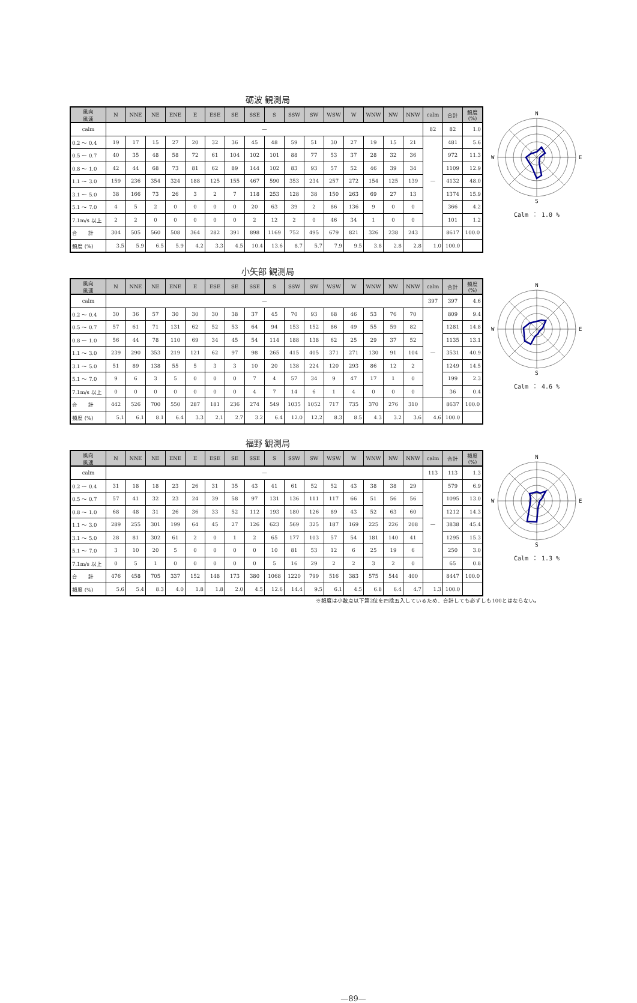砺波 観測局
| 風向 風速 | N | NNE | NE | ENE | E | ESE | SE | SSE | S | SSW | SW | WSW | W | WNW | NW | NNW | calm | 合計 | 頻度 (%) |
| --- | --- | --- | --- | --- | --- | --- | --- | --- | --- | --- | --- | --- | --- | --- | --- | --- | --- | --- | --- |
| calm | — | | | | | | | | | | | | | | | | 82 | 82 | 1.0 |
| 0.2 ～ 0.4 | 19 | 17 | 15 | 27 | 20 | 32 | 36 | 45 | 48 | 59 | 51 | 30 | 27 | 19 | 15 | 21 | — | 481 | 5.6 |
| 0.5 ～ 0.7 | 40 | 35 | 48 | 58 | 72 | 61 | 104 | 102 | 101 | 88 | 77 | 53 | 37 | 28 | 32 | 36 | | 972 | 11.3 |
| 0.8 ～ 1.0 | 42 | 44 | 68 | 73 | 81 | 62 | 89 | 144 | 102 | 83 | 93 | 57 | 52 | 46 | 39 | 34 | | 1109 | 12.9 |
| 1.1 ～ 3.0 | 159 | 236 | 354 | 324 | 188 | 125 | 155 | 467 | 590 | 353 | 234 | 257 | 272 | 154 | 125 | 139 | | 4132 | 48.0 |
| 3.1 ～ 5.0 | 38 | 166 | 73 | 26 | 3 | 2 | 7 | 118 | 253 | 128 | 38 | 150 | 263 | 69 | 27 | 13 | | 1374 | 15.9 |
| 5.1 ～ 7.0 | 4 | 5 | 2 | 0 | 0 | 0 | 0 | 20 | 63 | 39 | 2 | 86 | 136 | 9 | 0 | 0 | | 366 | 4.2 |
| 7.1m/s 以上 | 2 | 2 | 0 | 0 | 0 | 0 | 0 | 2 | 12 | 2 | 0 | 46 | 34 | 1 | 0 | 0 | | 101 | 1.2 |
| 合 計 | 304 | 505 | 560 | 508 | 364 | 282 | 391 | 898 | 1169 | 752 | 495 | 679 | 821 | 326 | 238 | 243 | | 8617 | 100.0 |
| 頻度 (%) | 3.5 | 5.9 | 6.5 | 5.9 | 4.2 | 3.3 | 4.5 | 10.4 | 13.6 | 8.7 | 5.7 | 7.9 | 9.5 | 3.8 | 2.8 | 2.8 | 1.0 | 100.0 | |
N
S
E
W
Calm ： 1.0 %
小矢部 観測局
| 風向 風速 | N | NNE | NE | ENE | E | ESE | SE | SSE | S | SSW | SW | WSW | W | WNW | NW | NNW | calm | 合計 | 頻度 (%) |
| --- | --- | --- | --- | --- | --- | --- | --- | --- | --- | --- | --- | --- | --- | --- | --- | --- | --- | --- | --- |
| calm | — | | | | | | | | | | | | | | | | 397 | 397 | 4.6 |
| 0.2 ～ 0.4 | 30 | 36 | 57 | 30 | 30 | 30 | 38 | 37 | 45 | 70 | 93 | 68 | 46 | 53 | 76 | 70 | — | 809 | 9.4 |
| 0.5 ～ 0.7 | 57 | 61 | 71 | 131 | 62 | 52 | 53 | 64 | 94 | 153 | 152 | 86 | 49 | 55 | 59 | 82 | | 1281 | 14.8 |
| 0.8 ～ 1.0 | 56 | 44 | 78 | 110 | 69 | 34 | 45 | 54 | 114 | 188 | 138 | 62 | 25 | 29 | 37 | 52 | | 1135 | 13.1 |
| 1.1 ～ 3.0 | 239 | 290 | 353 | 219 | 121 | 62 | 97 | 98 | 265 | 415 | 405 | 371 | 271 | 130 | 91 | 104 | | 3531 | 40.9 |
| 3.1 ～ 5.0 | 51 | 89 | 138 | 55 | 5 | 3 | 3 | 10 | 20 | 138 | 224 | 120 | 293 | 86 | 12 | 2 | | 1249 | 14.5 |
| 5.1 ～ 7.0 | 9 | 6 | 3 | 5 | 0 | 0 | 0 | 7 | 4 | 57 | 34 | 9 | 47 | 17 | 1 | 0 | | 199 | 2.3 |
| 7.1m/s 以上 | 0 | 0 | 0 | 0 | 0 | 0 | 0 | 4 | 7 | 14 | 6 | 1 | 4 | 0 | 0 | 0 | | 36 | 0.4 |
| 合 計 | 442 | 526 | 700 | 550 | 287 | 181 | 236 | 274 | 549 | 1035 | 1052 | 717 | 735 | 370 | 276 | 310 | | 8637 | 100.0 |
| 頻度 (%) | 5.1 | 6.1 | 8.1 | 6.4 | 3.3 | 2.1 | 2.7 | 3.2 | 6.4 | 12.0 | 12.2 | 8.3 | 8.5 | 4.3 | 3.2 | 3.6 | 4.6 | 100.0 | |
N
S
E
W
Calm ： 4.6 %
福野 観測局
| 風向 風速 | N | NNE | NE | ENE | E | ESE | SE | SSE | S | SSW | SW | WSW | W | WNW | NW | NNW | calm | 合計 | 頻度 (%) |
| --- | --- | --- | --- | --- | --- | --- | --- | --- | --- | --- | --- | --- | --- | --- | --- | --- | --- | --- | --- |
| calm | — | | | | | | | | | | | | | | | | 113 | 113 | 1.3 |
| 0.2 ～ 0.4 | 31 | 18 | 18 | 23 | 26 | 31 | 35 | 43 | 41 | 61 | 52 | 52 | 43 | 38 | 38 | 29 | — | 579 | 6.9 |
| 0.5 ～ 0.7 | 57 | 41 | 32 | 23 | 24 | 39 | 58 | 97 | 131 | 136 | 111 | 117 | 66 | 51 | 56 | 56 | | 1095 | 13.0 |
| 0.8 ～ 1.0 | 68 | 48 | 31 | 26 | 36 | 33 | 52 | 112 | 193 | 180 | 126 | 89 | 43 | 52 | 63 | 60 | | 1212 | 14.3 |
| 1.1 ～ 3.0 | 289 | 255 | 301 | 199 | 64 | 45 | 27 | 126 | 623 | 569 | 325 | 187 | 169 | 225 | 226 | 208 | | 3838 | 45.4 |
| 3.1 ～ 5.0 | 28 | 81 | 302 | 61 | 2 | 0 | 1 | 2 | 65 | 177 | 103 | 57 | 54 | 181 | 140 | 41 | | 1295 | 15.3 |
| 5.1 ～ 7.0 | 3 | 10 | 20 | 5 | 0 | 0 | 0 | 0 | 10 | 81 | 53 | 12 | 6 | 25 | 19 | 6 | | 250 | 3.0 |
| 7.1m/s 以上 | 0 | 5 | 1 | 0 | 0 | 0 | 0 | 0 | 5 | 16 | 29 | 2 | 2 | 3 | 2 | 0 | | 65 | 0.8 |
| 合 計 | 476 | 458 | 705 | 337 | 152 | 148 | 173 | 380 | 1068 | 1220 | 799 | 516 | 383 | 575 | 544 | 400 | | 8447 | 100.0 |
| 頻度 (%) | 5.6 | 5.4 | 8.3 | 4.0 | 1.8 | 1.8 | 2.0 | 4.5 | 12.6 | 14.4 | 9.5 | 6.1 | 4.5 | 6.8 | 6.4 | 4.7 | 1.3 | 100.0 | |
N
S
E
W
Calm ： 1.3 %
※頻度は小数点以下第2位を四捨五入しているため、合計しても必ずしも100とはならない。
—89—